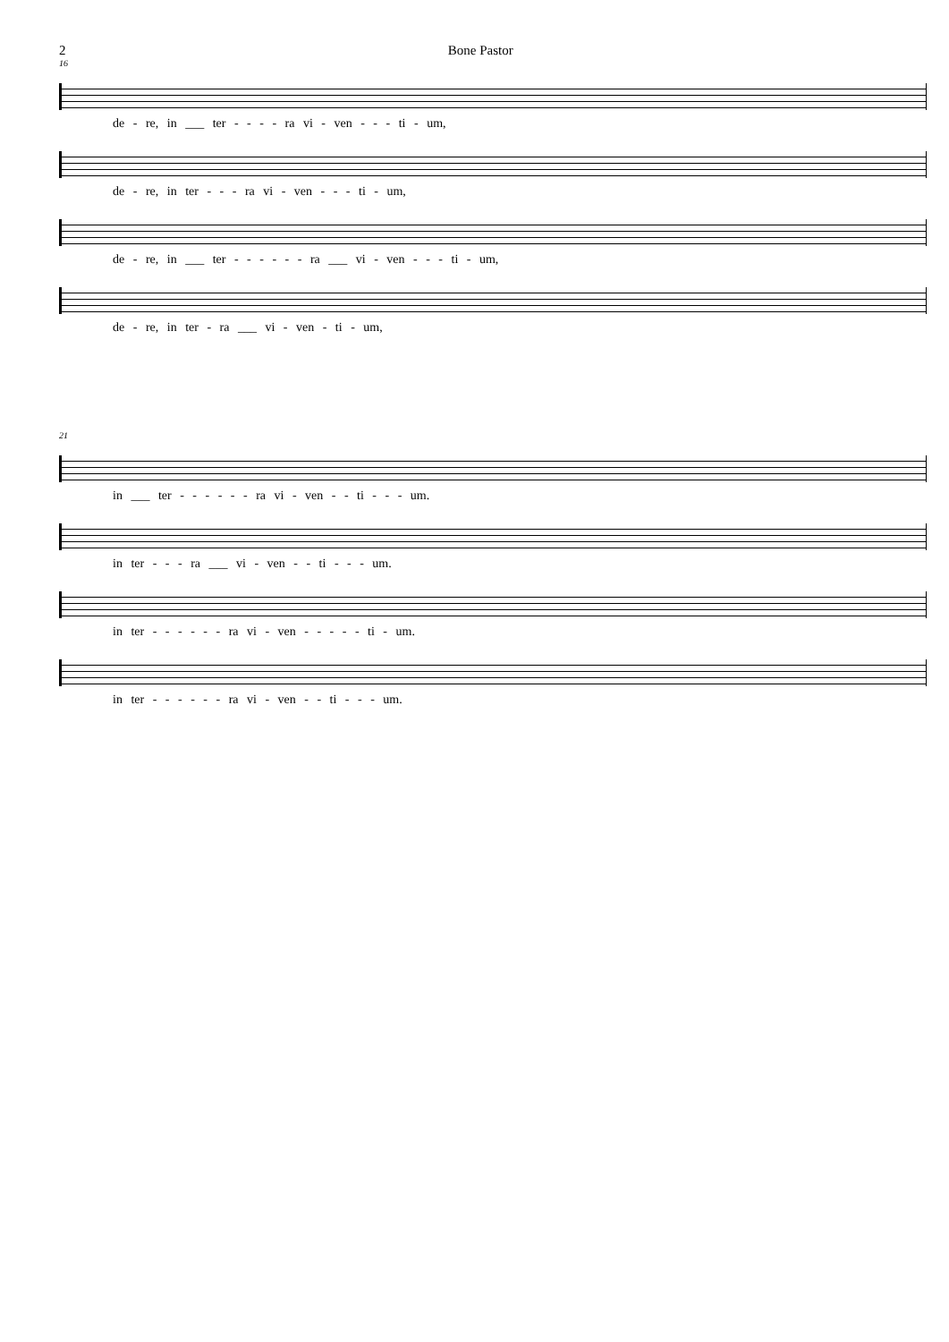2 Bone Pastor
16
de - re, in ___ ter - - - - ra vi - ven - - - ti - um,
de - re, in ter - - - ra vi - ven - - - ti - um,
de - re, in ___ ter - - - - - - ra ___ vi - ven - - - ti - um,
de - re, in ter - ra ___ vi - ven - ti - um,
21
in ___ ter - - - - - - ra vi - ven - - ti - - - um.
in ter - - - ra ___ vi - ven - - ti - - - um.
in ter - - - - - - ra vi - ven - - - - - ti - um.
in ter - - - - - - ra vi - ven - - ti - - - um.